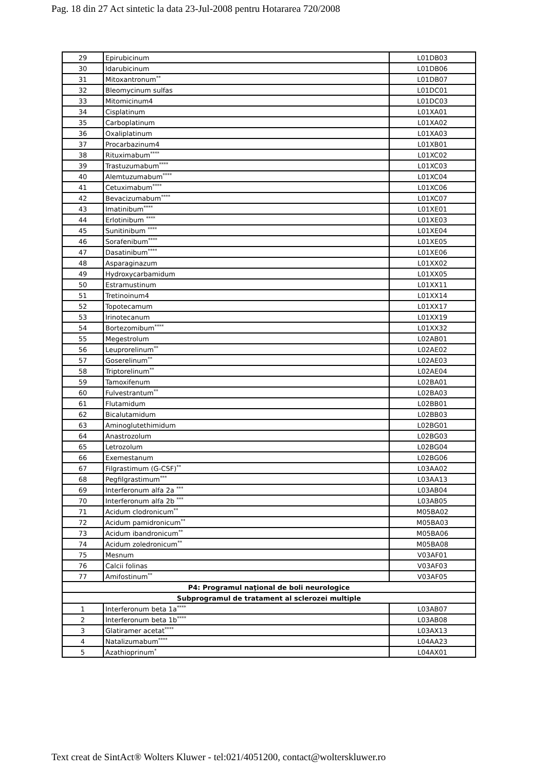Pag. 18 din 27 Act sintetic la data 23-Jul-2008 pentru Hotararea 720/2008
| 29 | Epirubicinum | L01DB03 |
| 30 | Idarubicinum | L01DB06 |
| 31 | Mitoxantronum<sup>**</sup> | L01DB07 |
| 32 | Bleomycinum sulfas | L01DC01 |
| 33 | Mitomicinum4 | L01DC03 |
| 34 | Cisplatinum | L01XA01 |
| 35 | Carboplatinum | L01XA02 |
| 36 | Oxaliplatinum | L01XA03 |
| 37 | Procarbazinum4 | L01XB01 |
| 38 | Rituximabum<sup>****</sup> | L01XC02 |
| 39 | Trastuzumabum<sup>****</sup> | L01XC03 |
| 40 | Alemtuzumabum<sup>****</sup> | L01XC04 |
| 41 | Cetuximabum<sup>****</sup> | L01XC06 |
| 42 | Bevacizumabum<sup>****</sup> | L01XC07 |
| 43 | Imatinibum<sup>****</sup> | L01XE01 |
| 44 | Erlotinibum <sup>****</sup> | L01XE03 |
| 45 | Sunitinibum <sup>****</sup> | L01XE04 |
| 46 | Sorafenibum<sup>****</sup> | L01XE05 |
| 47 | Dasatinibum<sup>****</sup> | L01XE06 |
| 48 | Asparaginazum | L01XX02 |
| 49 | Hydroxycarbamidum | L01XX05 |
| 50 | Estramustinum | L01XX11 |
| 51 | Tretinoinum4 | L01XX14 |
| 52 | Topotecamum | L01XX17 |
| 53 | Irinotecanum | L01XX19 |
| 54 | Bortezomibum<sup>****</sup> | L01XX32 |
| 55 | Megestrolum | L02AB01 |
| 56 | Leuprorelinum<sup>**</sup> | L02AE02 |
| 57 | Goserelinum<sup>**</sup> | L02AE03 |
| 58 | Triptorelinum<sup>**</sup> | L02AE04 |
| 59 | Tamoxifenum | L02BA01 |
| 60 | Fulvestrantum<sup>**</sup> | L02BA03 |
| 61 | Flutamidum | L02BB01 |
| 62 | Bicalutamidum | L02BB03 |
| 63 | Aminoglutethimidum | L02BG01 |
| 64 | Anastrozolum | L02BG03 |
| 65 | Letrozolum | L02BG04 |
| 66 | Exemestanum | L02BG06 |
| 67 | Filgrastimum (G-CSF)<sup>**</sup> | L03AA02 |
| 68 | Pegfilgrastimum<sup>***</sup> | L03AA13 |
| 69 | Interferonum alfa 2a <sup>***</sup> | L03AB04 |
| 70 | Interferonum alfa 2b <sup>***</sup> | L03AB05 |
| 71 | Acidum clodronicum<sup>**</sup> | M05BA02 |
| 72 | Acidum pamidronicum<sup>**</sup> | M05BA03 |
| 73 | Acidum ibandronicum<sup>**</sup> | M05BA06 |
| 74 | Acidum zoledronicum<sup>**</sup> | M05BA08 |
| 75 | Mesnum | V03AF01 |
| 76 | Calcii folinas | V03AF03 |
| 77 | Amifostinum<sup>**</sup> | V03AF05 |
| P4: Programul naţional de boli neurologice | | |
| Subprogramul de tratament al sclerozei multiple | | |
| 1 | Interferonum beta 1a<sup>****</sup> | L03AB07 |
| 2 | Interferonum beta 1b<sup>****</sup> | L03AB08 |
| 3 | Glatiramer acetat<sup>****</sup> | L03AX13 |
| 4 | Natalizumabum<sup>****</sup> | L04AA23 |
| 5 | Azathioprinum<sup>*</sup> | L04AX01 |
Text creat de SintAct® Wolters Kluwer - tel:021/4051200, contact@wolterskluwer.ro